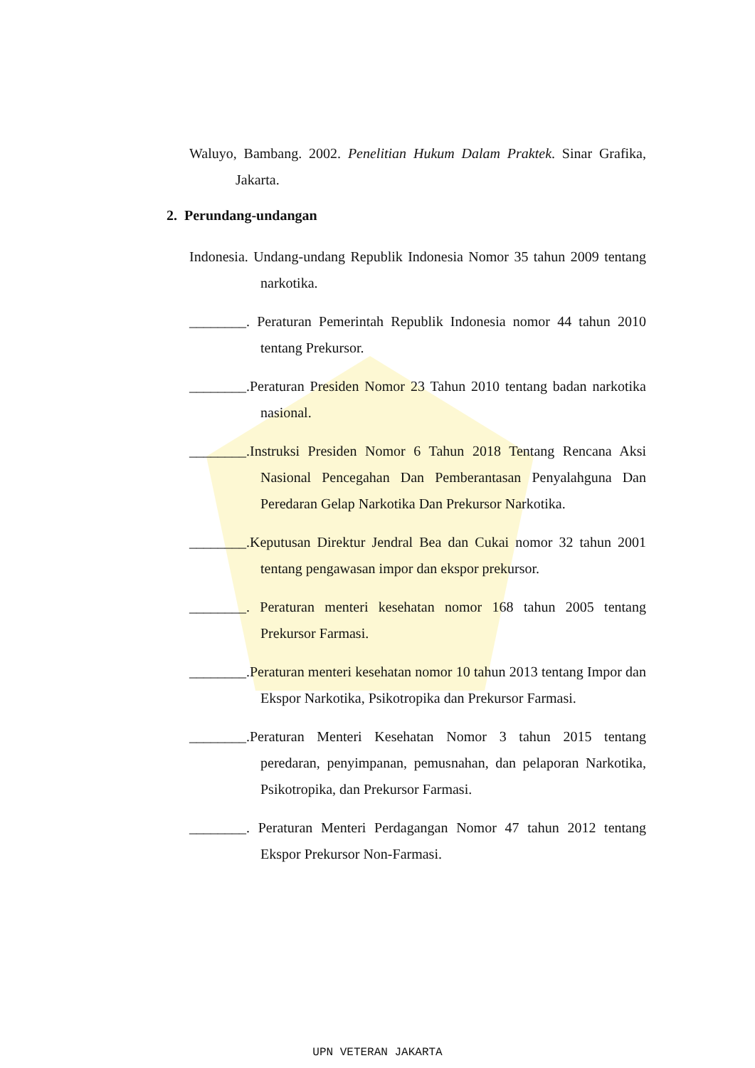Waluyo, Bambang. 2002. Penelitian Hukum Dalam Praktek. Sinar Grafika, Jakarta.
2. Perundang-undangan
Indonesia. Undang-undang Republik Indonesia Nomor 35 tahun 2009 tentang narkotika.
________. Peraturan Pemerintah Republik Indonesia nomor 44 tahun 2010 tentang Prekursor.
________.Peraturan Presiden Nomor 23 Tahun 2010 tentang badan narkotika nasional.
________.Instruksi Presiden Nomor 6 Tahun 2018 Tentang Rencana Aksi Nasional Pencegahan Dan Pemberantasan Penyalahguna Dan Peredaran Gelap Narkotika Dan Prekursor Narkotika.
________.Keputusan Direktur Jendral Bea dan Cukai nomor 32 tahun 2001 tentang pengawasan impor dan ekspor prekursor.
________. Peraturan menteri kesehatan nomor 168 tahun 2005 tentang Prekursor Farmasi.
________.Peraturan menteri kesehatan nomor 10 tahun 2013 tentang Impor dan Ekspor Narkotika, Psikotropika dan Prekursor Farmasi.
________.Peraturan Menteri Kesehatan Nomor 3 tahun 2015 tentang peredaran, penyimpanan, pemusnahan, dan pelaporan Narkotika, Psikotropika, dan Prekursor Farmasi.
________. Peraturan Menteri Perdagangan Nomor 47 tahun 2012 tentang Ekspor Prekursor Non-Farmasi.
UPN VETERAN JAKARTA